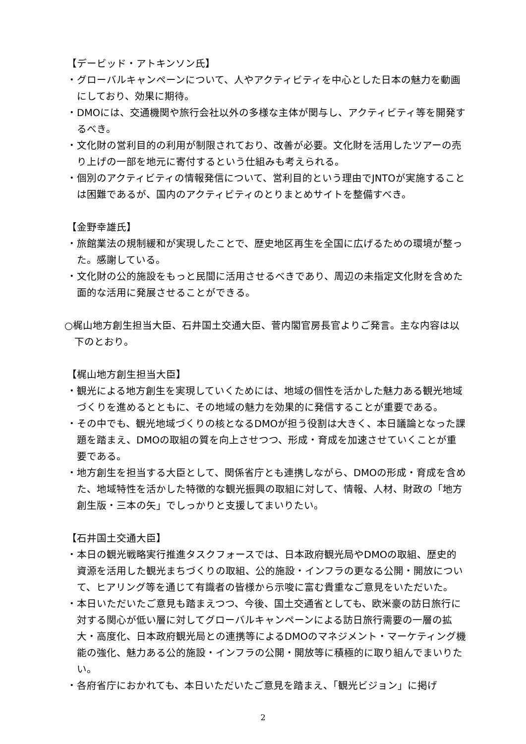【デービッド・アトキンソン氏】
・グローバルキャンペーンについて、人やアクティビティを中心とした日本の魅力を動画にしており、効果に期待。
・DMOには、交通機関や旅行会社以外の多様な主体が関与し、アクティビティ等を開発するべき。
・文化財の営利目的の利用が制限されており、改善が必要。文化財を活用したツアーの売り上げの一部を地元に寄付するという仕組みも考えられる。
・個別のアクティビティの情報発信について、営利目的という理由でJNTOが実施することは困難であるが、国内のアクティビティのとりまとめサイトを整備すべき。
【金野幸雄氏】
・旅館業法の規制緩和が実現したことで、歴史地区再生を全国に広げるための環境が整った。感謝している。
・文化財の公的施設をもっと民間に活用させるべきであり、周辺の未指定文化財を含めた面的な活用に発展させることができる。
○梶山地方創生担当大臣、石井国土交通大臣、菅内閣官房長官よりご発言。主な内容は以下のとおり。
【梶山地方創生担当大臣】
・観光による地方創生を実現していくためには、地域の個性を活かした魅力ある観光地域づくりを進めるとともに、その地域の魅力を効果的に発信することが重要である。
・その中でも、観光地域づくりの核となるDMOが担う役割は大きく、本日議論となった課題を踏まえ、DMOの取組の質を向上させつつ、形成・育成を加速させていくことが重要である。
・地方創生を担当する大臣として、関係省庁とも連携しながら、DMOの形成・育成を含めた、地域特性を活かした特徴的な観光振興の取組に対して、情報、人材、財政の「地方創生版・三本の矢」でしっかりと支援してまいりたい。
【石井国土交通大臣】
・本日の観光戦略実行推進タスクフォースでは、日本政府観光局やDMOの取組、歴史的資源を活用した観光まちづくりの取組、公的施設・インフラの更なる公開・開放について、ヒアリング等を通じて有識者の皆様から示唆に富む貴重なご意見をいただいた。
・本日いただいたご意見も踏まえつつ、今後、国土交通省としても、欧米豪の訪日旅行に対する関心が低い層に対してグローバルキャンペーンによる訪日旅行需要の一層の拡大・高度化、日本政府観光局との連携等によるDMOのマネジメント・マーケティング機能の強化、魅力ある公的施設・インフラの公開・開放等に積極的に取り組んでまいりたい。
・各府省庁におかれても、本日いただいたご意見を踏まえ、「観光ビジョン」に掲げ
2